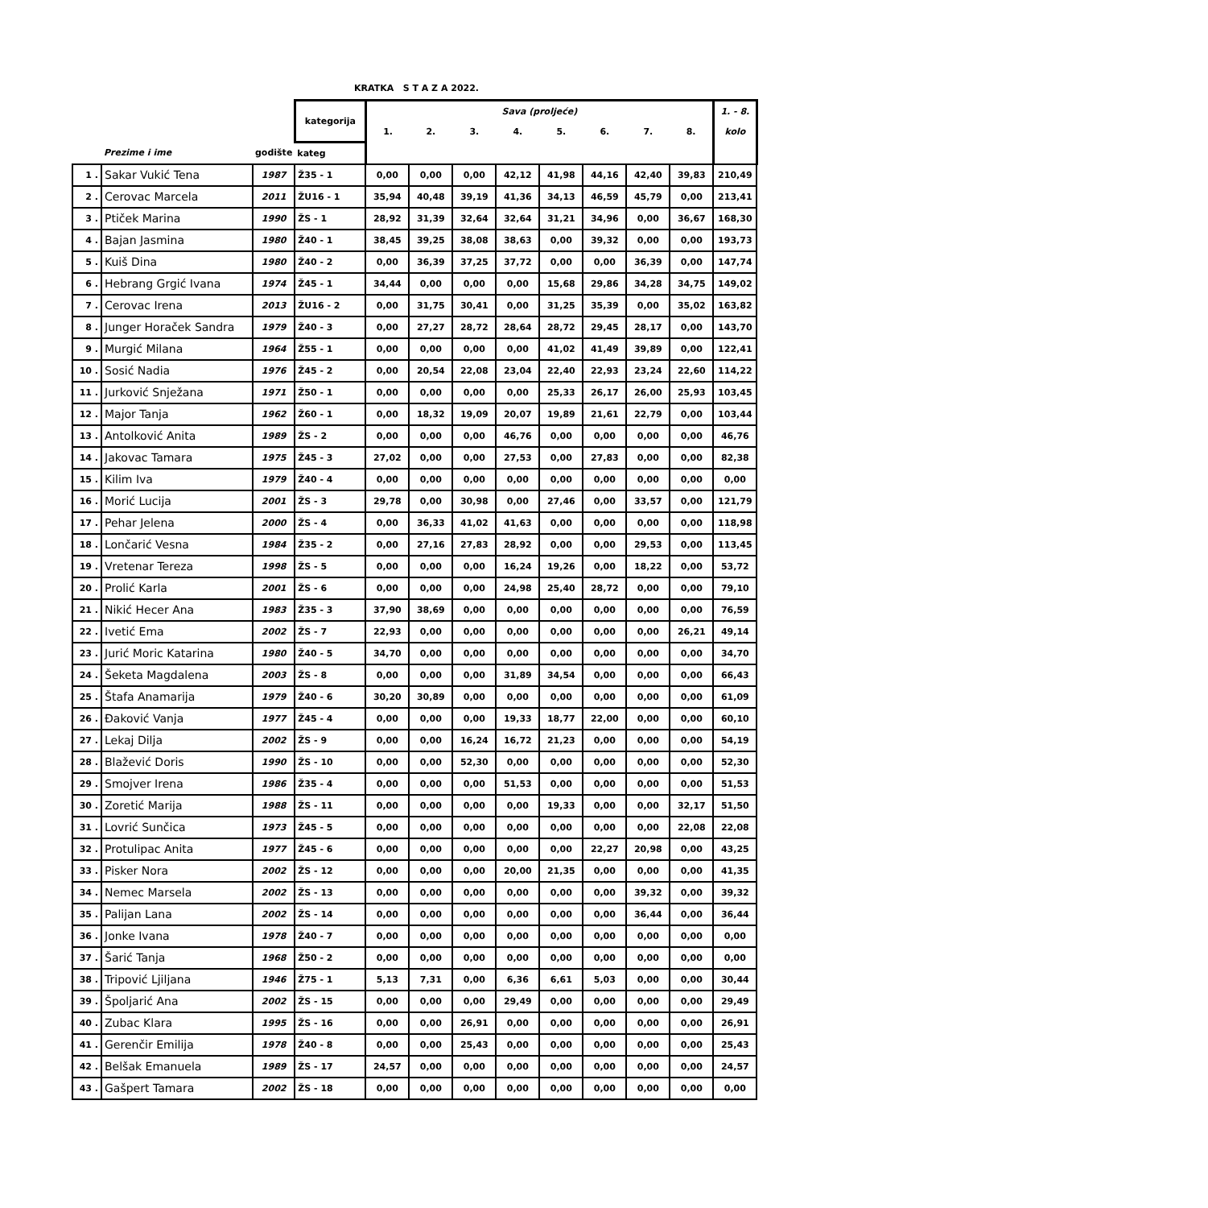KRATKA S T A Z A 2022.
| | | | kategorija | Sava (proljeće) | | | | | | | | 1. - 8. |
| --- | --- | --- | --- | --- | --- | --- | --- | --- | --- | --- | --- | --- |
| | | | | 1. | 2. | 3. | 4. | 5. | 6. | 7. | 8. | kolo |
| | Prezime i ime | godište | kateg | | | | | | | | | |
| 1 . | Sakar Vukić Tena | 1987 | Ž35 - 1 | 0,00 | 0,00 | 0,00 | 42,12 | 41,98 | 44,16 | 42,40 | 39,83 | 210,49 |
| 2 . | Cerovac Marcela | 2011 | ŽU16 - 1 | 35,94 | 40,48 | 39,19 | 41,36 | 34,13 | 46,59 | 45,79 | 0,00 | 213,41 |
| 3 . | Ptiček Marina | 1990 | ŽS - 1 | 28,92 | 31,39 | 32,64 | 32,64 | 31,21 | 34,96 | 0,00 | 36,67 | 168,30 |
| 4 . | Bajan Jasmina | 1980 | Ž40 - 1 | 38,45 | 39,25 | 38,08 | 38,63 | 0,00 | 39,32 | 0,00 | 0,00 | 193,73 |
| 5 . | Kuiš Dina | 1980 | Ž40 - 2 | 0,00 | 36,39 | 37,25 | 37,72 | 0,00 | 0,00 | 36,39 | 0,00 | 147,74 |
| 6 . | Hebrang Grgić Ivana | 1974 | Ž45 - 1 | 34,44 | 0,00 | 0,00 | 0,00 | 15,68 | 29,86 | 34,28 | 34,75 | 149,02 |
| 7 . | Cerovac Irena | 2013 | ŽU16 - 2 | 0,00 | 31,75 | 30,41 | 0,00 | 31,25 | 35,39 | 0,00 | 35,02 | 163,82 |
| 8 . | Junger Horaček Sandra | 1979 | Ž40 - 3 | 0,00 | 27,27 | 28,72 | 28,64 | 28,72 | 29,45 | 28,17 | 0,00 | 143,70 |
| 9 . | Murgić Milana | 1964 | Ž55 - 1 | 0,00 | 0,00 | 0,00 | 0,00 | 41,02 | 41,49 | 39,89 | 0,00 | 122,41 |
| 10 . | Sosić Nadia | 1976 | Ž45 - 2 | 0,00 | 20,54 | 22,08 | 23,04 | 22,40 | 22,93 | 23,24 | 22,60 | 114,22 |
| 11 . | Jurković Snježana | 1971 | Ž50 - 1 | 0,00 | 0,00 | 0,00 | 0,00 | 25,33 | 26,17 | 26,00 | 25,93 | 103,45 |
| 12 . | Major Tanja | 1962 | Ž60 - 1 | 0,00 | 18,32 | 19,09 | 20,07 | 19,89 | 21,61 | 22,79 | 0,00 | 103,44 |
| 13 . | Antolković Anita | 1989 | ŽS - 2 | 0,00 | 0,00 | 0,00 | 46,76 | 0,00 | 0,00 | 0,00 | 0,00 | 46,76 |
| 14 . | Jakovac Tamara | 1975 | Ž45 - 3 | 27,02 | 0,00 | 0,00 | 27,53 | 0,00 | 27,83 | 0,00 | 0,00 | 82,38 |
| 15 . | Kilim Iva | 1979 | Ž40 - 4 | 0,00 | 0,00 | 0,00 | 0,00 | 0,00 | 0,00 | 0,00 | 0,00 | 0,00 |
| 16 . | Morić Lucija | 2001 | ŽS - 3 | 29,78 | 0,00 | 30,98 | 0,00 | 27,46 | 0,00 | 33,57 | 0,00 | 121,79 |
| 17 . | Pehar Jelena | 2000 | ŽS - 4 | 0,00 | 36,33 | 41,02 | 41,63 | 0,00 | 0,00 | 0,00 | 0,00 | 118,98 |
| 18 . | Lončarić Vesna | 1984 | Ž35 - 2 | 0,00 | 27,16 | 27,83 | 28,92 | 0,00 | 0,00 | 29,53 | 0,00 | 113,45 |
| 19 . | Vretenar Tereza | 1998 | ŽS - 5 | 0,00 | 0,00 | 0,00 | 16,24 | 19,26 | 0,00 | 18,22 | 0,00 | 53,72 |
| 20 . | Prolić Karla | 2001 | ŽS - 6 | 0,00 | 0,00 | 0,00 | 24,98 | 25,40 | 28,72 | 0,00 | 0,00 | 79,10 |
| 21 . | Nikić Hecer Ana | 1983 | Ž35 - 3 | 37,90 | 38,69 | 0,00 | 0,00 | 0,00 | 0,00 | 0,00 | 0,00 | 76,59 |
| 22 . | Ivetić Ema | 2002 | ŽS - 7 | 22,93 | 0,00 | 0,00 | 0,00 | 0,00 | 0,00 | 0,00 | 26,21 | 49,14 |
| 23 . | Jurić Moric Katarina | 1980 | Ž40 - 5 | 34,70 | 0,00 | 0,00 | 0,00 | 0,00 | 0,00 | 0,00 | 0,00 | 34,70 |
| 24 . | Šeketa Magdalena | 2003 | ŽS - 8 | 0,00 | 0,00 | 0,00 | 31,89 | 34,54 | 0,00 | 0,00 | 0,00 | 66,43 |
| 25 . | Štafa Anamarija | 1979 | Ž40 - 6 | 30,20 | 30,89 | 0,00 | 0,00 | 0,00 | 0,00 | 0,00 | 0,00 | 61,09 |
| 26 . | Đaković Vanja | 1977 | Ž45 - 4 | 0,00 | 0,00 | 0,00 | 19,33 | 18,77 | 22,00 | 0,00 | 0,00 | 60,10 |
| 27 . | Lekaj Dilja | 2002 | ŽS - 9 | 0,00 | 0,00 | 16,24 | 16,72 | 21,23 | 0,00 | 0,00 | 0,00 | 54,19 |
| 28 . | Blažević Doris | 1990 | ŽS - 10 | 0,00 | 0,00 | 52,30 | 0,00 | 0,00 | 0,00 | 0,00 | 0,00 | 52,30 |
| 29 . | Smojver Irena | 1986 | Ž35 - 4 | 0,00 | 0,00 | 0,00 | 51,53 | 0,00 | 0,00 | 0,00 | 0,00 | 51,53 |
| 30 . | Zoretić Marija | 1988 | ŽS - 11 | 0,00 | 0,00 | 0,00 | 0,00 | 19,33 | 0,00 | 0,00 | 32,17 | 51,50 |
| 31 . | Lovrić Sunčica | 1973 | Ž45 - 5 | 0,00 | 0,00 | 0,00 | 0,00 | 0,00 | 0,00 | 0,00 | 22,08 | 22,08 |
| 32 . | Protulipac Anita | 1977 | Ž45 - 6 | 0,00 | 0,00 | 0,00 | 0,00 | 0,00 | 22,27 | 20,98 | 0,00 | 43,25 |
| 33 . | Pisker Nora | 2002 | ŽS - 12 | 0,00 | 0,00 | 0,00 | 20,00 | 21,35 | 0,00 | 0,00 | 0,00 | 41,35 |
| 34 . | Nemec Marsela | 2002 | ŽS - 13 | 0,00 | 0,00 | 0,00 | 0,00 | 0,00 | 0,00 | 39,32 | 0,00 | 39,32 |
| 35 . | Palijan Lana | 2002 | ŽS - 14 | 0,00 | 0,00 | 0,00 | 0,00 | 0,00 | 0,00 | 36,44 | 0,00 | 36,44 |
| 36 . | Jonke Ivana | 1978 | Ž40 - 7 | 0,00 | 0,00 | 0,00 | 0,00 | 0,00 | 0,00 | 0,00 | 0,00 | 0,00 |
| 37 . | Šarić Tanja | 1968 | Ž50 - 2 | 0,00 | 0,00 | 0,00 | 0,00 | 0,00 | 0,00 | 0,00 | 0,00 | 0,00 |
| 38 . | Tripović Ljiljana | 1946 | Ž75 - 1 | 5,13 | 7,31 | 0,00 | 6,36 | 6,61 | 5,03 | 0,00 | 0,00 | 30,44 |
| 39 . | Špoljarić Ana | 2002 | ŽS - 15 | 0,00 | 0,00 | 0,00 | 29,49 | 0,00 | 0,00 | 0,00 | 0,00 | 29,49 |
| 40 . | Zubac Klara | 1995 | ŽS - 16 | 0,00 | 0,00 | 26,91 | 0,00 | 0,00 | 0,00 | 0,00 | 0,00 | 26,91 |
| 41 . | Gerenčir Emilija | 1978 | Ž40 - 8 | 0,00 | 0,00 | 25,43 | 0,00 | 0,00 | 0,00 | 0,00 | 0,00 | 25,43 |
| 42 . | Belšak Emanuela | 1989 | ŽS - 17 | 24,57 | 0,00 | 0,00 | 0,00 | 0,00 | 0,00 | 0,00 | 0,00 | 24,57 |
| 43 . | Gašpert Tamara | 2002 | ŽS - 18 | 0,00 | 0,00 | 0,00 | 0,00 | 0,00 | 0,00 | 0,00 | 0,00 | 0,00 |